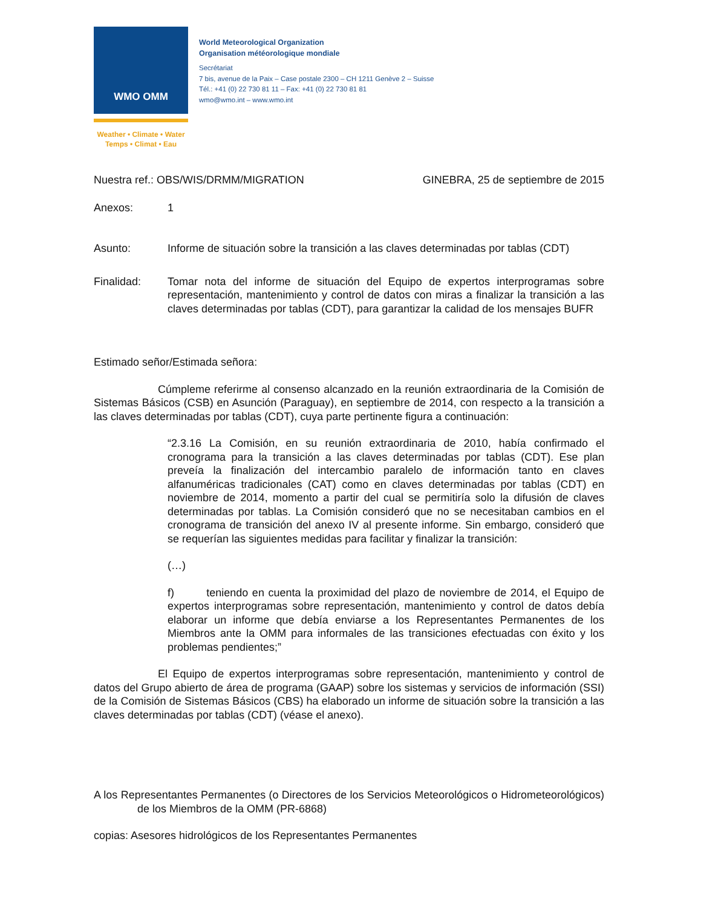WMO OMM
Weather • Climate • Water
Temps • Climat • Eau
World Meteorological Organization
Organisation météorologique mondiale
Secrétariat
7 bis, avenue de la Paix – Case postale 2300 – CH 1211 Genève 2 – Suisse
Tél.: +41 (0) 22 730 81 11 – Fax: +41 (0) 22 730 81 81
wmo@wmo.int – www.wmo.int
Nuestra ref.: OBS/WIS/DRMM/MIGRATION GINEBRA, 25 de septiembre de 2015
Anexos: 1
Asunto: Informe de situación sobre la transición a las claves determinadas por tablas (CDT)
Finalidad: Tomar nota del informe de situación del Equipo de expertos interprogramas sobre representación, mantenimiento y control de datos con miras a finalizar la transición a las claves determinadas por tablas (CDT), para garantizar la calidad de los mensajes BUFR
Estimado señor/Estimada señora:
Cúmpleme referirme al consenso alcanzado en la reunión extraordinaria de la Comisión de Sistemas Básicos (CSB) en Asunción (Paraguay), en septiembre de 2014, con respecto a la transición a las claves determinadas por tablas (CDT), cuya parte pertinente figura a continuación:
“2.3.16 La Comisión, en su reunión extraordinaria de 2010, había confirmado el cronograma para la transición a las claves determinadas por tablas (CDT). Ese plan preveía la finalización del intercambio paralelo de información tanto en claves alfanuméricas tradicionales (CAT) como en claves determinadas por tablas (CDT) en noviembre de 2014, momento a partir del cual se permitiría solo la difusión de claves determinadas por tablas. La Comisión consideró que no se necesitaban cambios en el cronograma de transición del anexo IV al presente informe. Sin embargo, consideró que se requerían las siguientes medidas para facilitar y finalizar la transición:
(…)
f) teniendo en cuenta la proximidad del plazo de noviembre de 2014, el Equipo de expertos interprogramas sobre representación, mantenimiento y control de datos debía elaborar un informe que debía enviarse a los Representantes Permanentes de los Miembros ante la OMM para informales de las transiciones efectuadas con éxito y los problemas pendientes;”
El Equipo de expertos interprogramas sobre representación, mantenimiento y control de datos del Grupo abierto de área de programa (GAAP) sobre los sistemas y servicios de información (SSI) de la Comisión de Sistemas Básicos (CBS) ha elaborado un informe de situación sobre la transición a las claves determinadas por tablas (CDT) (véase el anexo).
A los Representantes Permanentes (o Directores de los Servicios Meteorológicos o Hidrometeorológicos) de los Miembros de la OMM (PR-6868)
copias: Asesores hidrológicos de los Representantes Permanentes